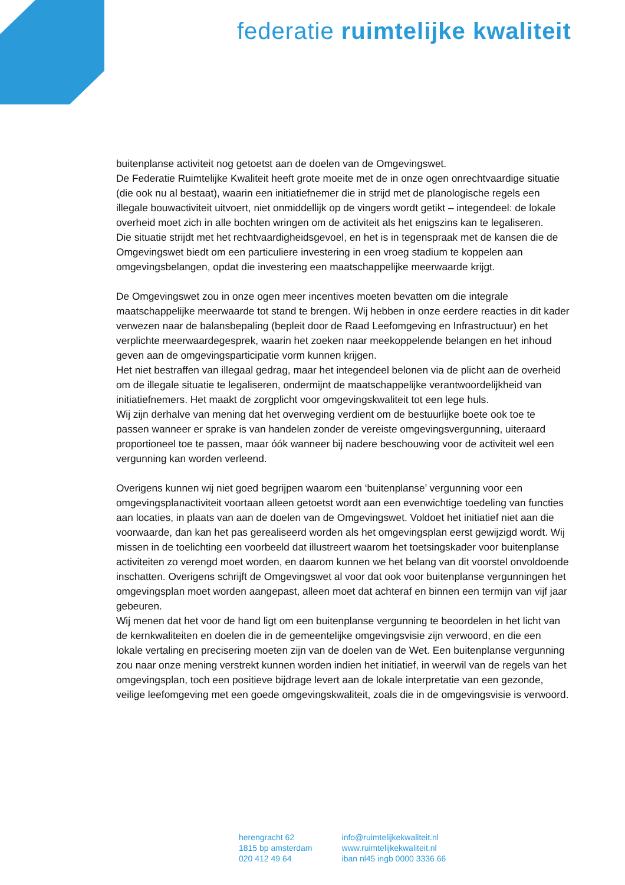federatie ruimtelijke kwaliteit
buitenplanse activiteit nog getoetst aan de doelen van de Omgevingswet.
De Federatie Ruimtelijke Kwaliteit heeft grote moeite met de in onze ogen onrechtvaardige situatie (die ook nu al bestaat), waarin een initiatiefnemer die in strijd met de planologische regels een illegale bouwactiviteit uitvoert, niet onmiddellijk op de vingers wordt getikt – integendeel: de lokale overheid moet zich in alle bochten wringen om de activiteit als het enigszins kan te legaliseren.
Die situatie strijdt met het rechtvaardigheidsgevoel, en het is in tegenspraak met de kansen die de Omgevingswet biedt om een particuliere investering in een vroeg stadium te koppelen aan omgevingsbelangen, opdat die investering een maatschappelijke meerwaarde krijgt.
De Omgevingswet zou in onze ogen meer incentives moeten bevatten om die integrale maatschappelijke meerwaarde tot stand te brengen. Wij hebben in onze eerdere reacties in dit kader verwezen naar de balansbepaling (bepleit door de Raad Leefomgeving en Infrastructuur) en het verplichte meerwaardegesprek, waarin het zoeken naar meekoppelende belangen en het inhoud geven aan de omgevingsparticipatie vorm kunnen krijgen.
Het niet bestraffen van illegaal gedrag, maar het integendeel belonen via de plicht aan de overheid om de illegale situatie te legaliseren, ondermijnt de maatschappelijke verantwoordelijkheid van initiatiefnemers. Het maakt de zorgplicht voor omgevingskwaliteit tot een lege huls.
Wij zijn derhalve van mening dat het overweging verdient om de bestuurlijke boete ook toe te passen wanneer er sprake is van handelen zonder de vereiste omgevingsvergunning, uiteraard proportioneel toe te passen, maar óók wanneer bij nadere beschouwing voor de activiteit wel een vergunning kan worden verleend.
Overigens kunnen wij niet goed begrijpen waarom een ‘buitenplanse’ vergunning voor een omgevingsplanactiviteit voortaan alleen getoetst wordt aan een evenwichtige toedeling van functies aan locaties, in plaats van aan de doelen van de Omgevingswet. Voldoet het initiatief niet aan die voorwaarde, dan kan het pas gerealiseerd worden als het omgevingsplan eerst gewijzigd wordt. Wij missen in de toelichting een voorbeeld dat illustreert waarom het toetsingskader voor buitenplanse activiteiten zo verengd moet worden, en daarom kunnen we het belang van dit voorstel onvoldoende inschatten. Overigens schrijft de Omgevingswet al voor dat ook voor buitenplanse vergunningen het omgevingsplan moet worden aangepast, alleen moet dat achteraf en binnen een termijn van vijf jaar gebeuren.
Wij menen dat het voor de hand ligt om een buitenplanse vergunning te beoordelen in het licht van de kernkwaliteiten en doelen die in de gemeentelijke omgevingsvisie zijn verwoord, en die een lokale vertaling en precisering moeten zijn van de doelen van de Wet. Een buitenplanse vergunning zou naar onze mening verstrekt kunnen worden indien het initiatief, in weerwil van de regels van het omgevingsplan, toch een positieve bijdrage levert aan de lokale interpretatie van een gezonde, veilige leefomgeving met een goede omgevingskwaliteit, zoals die in de omgevingsvisie is verwoord.
herengracht 62
1815 bp amsterdam
020 412 49 64
info@ruimtelijkekwaliteit.nl
www.ruimtelijkekwaliteit.nl
iban nl45 ingb 0000 3336 66